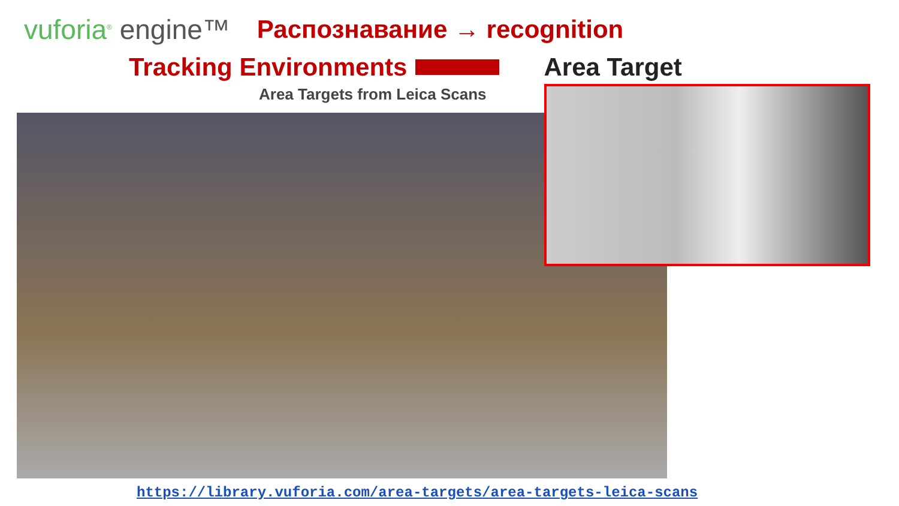vuforia<sup>®</sup> engine™ Распознавание → recognition
Tracking Environments Area Target
Area Targets from Leica Scans
https://library.vuforia.com/area-targets/area-targets-leica-scans